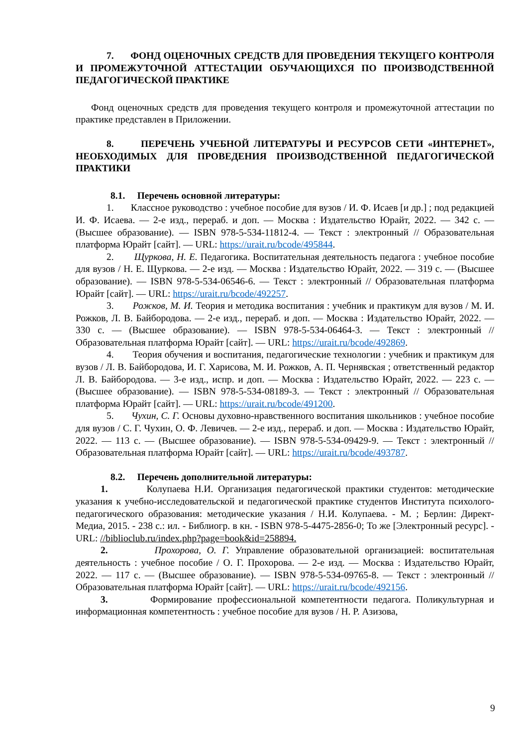7. ФОНД ОЦЕНОЧНЫХ СРЕДСТВ ДЛЯ ПРОВЕДЕНИЯ ТЕКУЩЕГО КОНТРОЛЯ И ПРОМЕЖУТОЧНОЙ АТТЕСТАЦИИ ОБУЧАЮЩИХСЯ ПО ПРОИЗВОДСТВЕННОЙ ПЕДАГОГИЧЕСКОЙ ПРАКТИКЕ
Фонд оценочных средств для проведения текущего контроля и промежуточной аттестации по практике представлен в Приложении.
8. ПЕРЕЧЕНЬ УЧЕБНОЙ ЛИТЕРАТУРЫ И РЕСУРСОВ СЕТИ «ИНТЕРНЕТ», НЕОБХОДИМЫХ ДЛЯ ПРОВЕДЕНИЯ ПРОИЗВОДСТВЕННОЙ ПЕДАГОГИЧЕСКОЙ ПРАКТИКИ
8.1. Перечень основной литературы:
1. Классное руководство : учебное пособие для вузов / И. Ф. Исаев [и др.] ; под редакцией И. Ф. Исаева. — 2-е изд., перераб. и доп. — Москва : Издательство Юрайт, 2022. — 342 с. — (Высшее образование). — ISBN 978-5-534-11812-4. — Текст : электронный // Образовательная платформа Юрайт [сайт]. — URL: https://urait.ru/bcode/495844.
2. Щуркова, Н. Е. Педагогика. Воспитательная деятельность педагога : учебное пособие для вузов / Н. Е. Щуркова. — 2-е изд. — Москва : Издательство Юрайт, 2022. — 319 с. — (Высшее образование). — ISBN 978-5-534-06546-6. — Текст : электронный // Образовательная платформа Юрайт [сайт]. — URL: https://urait.ru/bcode/492257.
3. Рожков, М. И. Теория и методика воспитания : учебник и практикум для вузов / М. И. Рожков, Л. В. Байбородова. — 2-е изд., перераб. и доп. — Москва : Издательство Юрайт, 2022. — 330 с. — (Высшее образование). — ISBN 978-5-534-06464-3. — Текст : электронный // Образовательная платформа Юрайт [сайт]. — URL: https://urait.ru/bcode/492869.
4. Теория обучения и воспитания, педагогические технологии : учебник и практикум для вузов / Л. В. Байбородова, И. Г. Харисова, М. И. Рожков, А. П. Чернявская ; ответственный редактор Л. В. Байбородова. — 3-е изд., испр. и доп. — Москва : Издательство Юрайт, 2022. — 223 с. — (Высшее образование). — ISBN 978-5-534-08189-3. — Текст : электронный // Образовательная платформа Юрайт [сайт]. — URL: https://urait.ru/bcode/491200.
5. Чухин, С. Г. Основы духовно-нравственного воспитания школьников : учебное пособие для вузов / С. Г. Чухин, О. Ф. Левичев. — 2-е изд., перераб. и доп. — Москва : Издательство Юрайт, 2022. — 113 с. — (Высшее образование). — ISBN 978-5-534-09429-9. — Текст : электронный // Образовательная платформа Юрайт [сайт]. — URL: https://urait.ru/bcode/493787.
8.2. Перечень дополнительной литературы:
1. Колупаева Н.И. Организация педагогической практики студентов: методические указания к учебно-исследовательской и педагогической практике студентов Института психолого-педагогического образования: методические указания / Н.И. Колупаева. - М. ; Берлин: Директ-Медиа, 2015. - 238 с.: ил. - Библиогр. в кн. - ISBN 978-5-4475-2856-0; То же [Электронный ресурс]. - URL: //biblioclub.ru/index.php?page=book&id=258894.
2. Прохорова, О. Г. Управление образовательной организацией: воспитательная деятельность : учебное пособие / О. Г. Прохорова. — 2-е изд. — Москва : Издательство Юрайт, 2022. — 117 с. — (Высшее образование). — ISBN 978-5-534-09765-8. — Текст : электронный // Образовательная платформа Юрайт [сайт]. — URL: https://urait.ru/bcode/492156.
3. Формирование профессиональной компетентности педагога. Поликультурная и информационная компетентность : учебное пособие для вузов / Н. Р. Азизова,
9